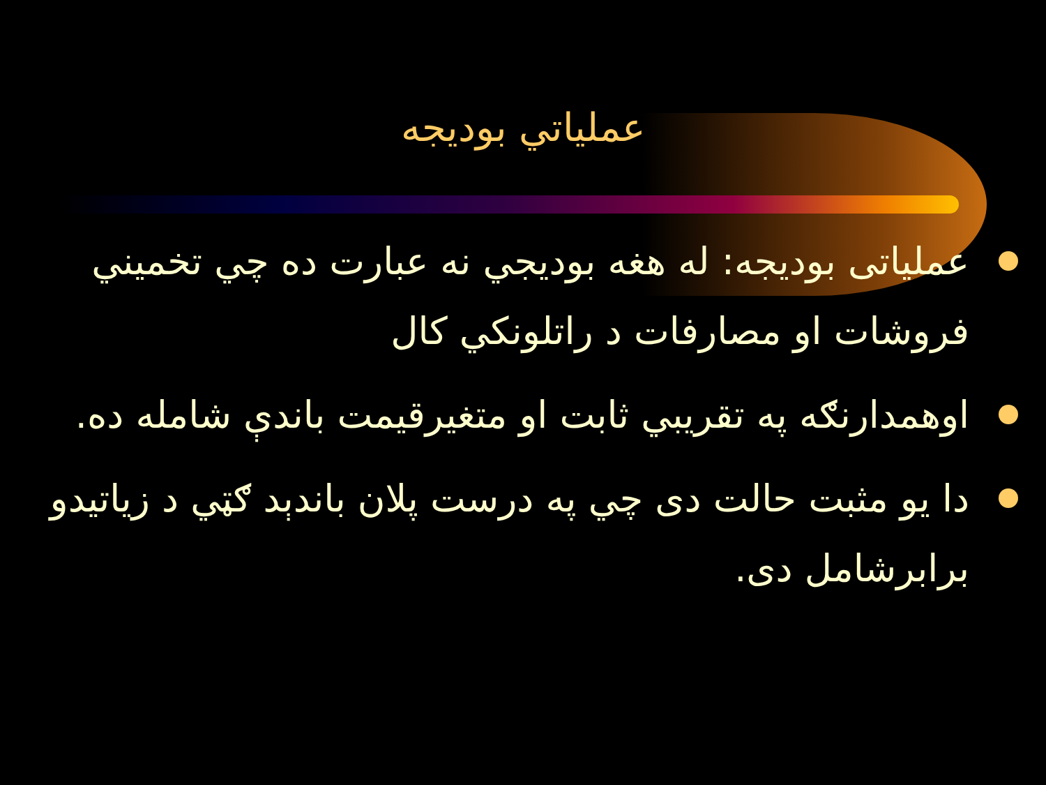عملياتي بوديجه
عملياتی بوديجه: له هغه بوديجي نه عبارت ده چي تخميني فروشات او مصارفات د راتلونکي کال
اوهمدارنګه په تقريبي ثابت او متغيرقيمت باندې شامله ده.
دا يو مثبت حالت دی چي په درست پلان باندېد ګټي د زياتيدو برابرشامل دی.